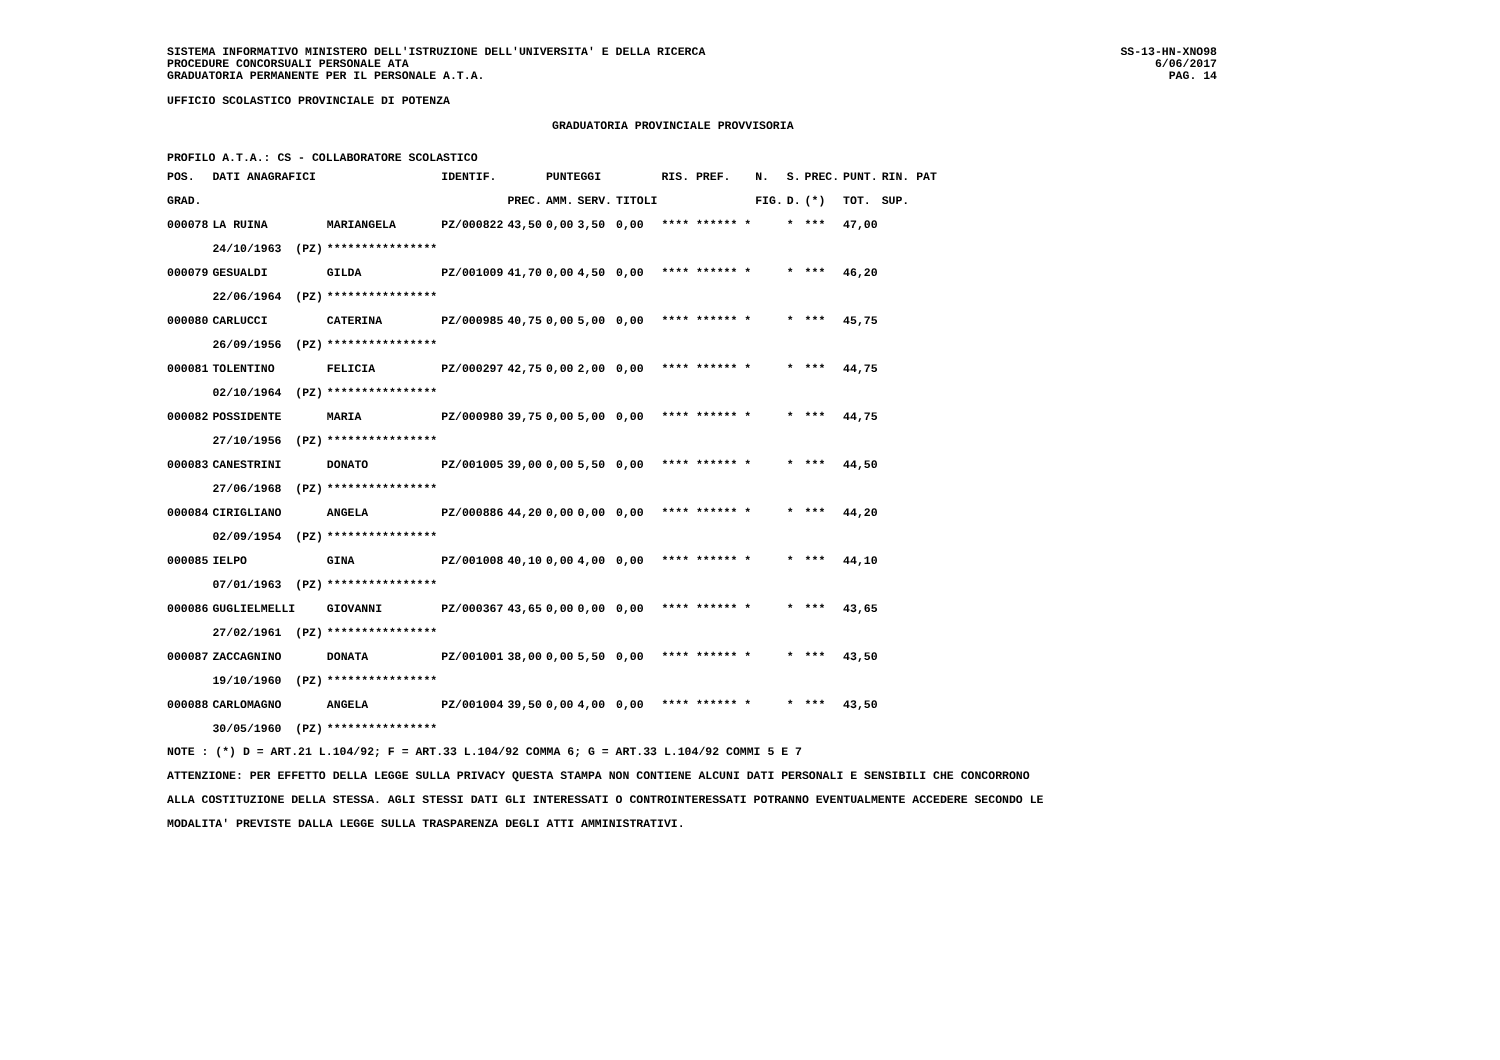SISTEMA INFORMATIVO MINISTERO DELL'ISTRUZIONE DELL'UNIVERSITA' E DELLA RICERCA
PROCEDURE CONCORSUALI PERSONALE ATA
GRADUATORIA PERMANENTE PER IL PERSONALE A.T.A.
SS-13-HN-XNO98
6/06/2017
PAG. 14
UFFICIO SCOLASTICO PROVINCIALE DI POTENZA
GRADUATORIA PROVINCIALE PROVVISORIA
PROFILO A.T.A.: CS - COLLABORATORE SCOLASTICO
| POS. | DATI ANAGRAFICI | | IDENTIF. | | PUNTEGGI | | | RIS. PREF. | N. | S. | PREC. | PUNT. | RIN. PAT |
| --- | --- | --- | --- | --- | --- | --- | --- | --- | --- | --- | --- | --- | --- |
| GRAD. | | | | PREC. | AMM. | SERV. | TITOLI | | FIG. | D. | (*) | TOT. | SUP. |
| 000078 | LA RUINA | MARIANGELA | PZ/000822 | 43,50 | 0,00 | 3,50 | 0,00 | **** ****** * | | * | *** | 47,00 | |
| | 24/10/1963 (PZ) | **************** | | | | | | | | | | | |
| 000079 | GESUALDI | GILDA | PZ/001009 | 41,70 | 0,00 | 4,50 | 0,00 | **** ****** * | | * | *** | 46,20 | |
| | 22/06/1964 (PZ) | **************** | | | | | | | | | | | |
| 000080 | CARLUCCI | CATERINA | PZ/000985 | 40,75 | 0,00 | 5,00 | 0,00 | **** ****** * | | * | *** | 45,75 | |
| | 26/09/1956 (PZ) | **************** | | | | | | | | | | | |
| 000081 | TOLENTINO | FELICIA | PZ/000297 | 42,75 | 0,00 | 2,00 | 0,00 | **** ****** * | | * | *** | 44,75 | |
| | 02/10/1964 (PZ) | **************** | | | | | | | | | | | |
| 000082 | POSSIDENTE | MARIA | PZ/000980 | 39,75 | 0,00 | 5,00 | 0,00 | **** ****** * | | * | *** | 44,75 | |
| | 27/10/1956 (PZ) | **************** | | | | | | | | | | | |
| 000083 | CANESTRINI | DONATO | PZ/001005 | 39,00 | 0,00 | 5,50 | 0,00 | **** ****** * | | * | *** | 44,50 | |
| | 27/06/1968 (PZ) | **************** | | | | | | | | | | | |
| 000084 | CIRIGLIANO | ANGELA | PZ/000886 | 44,20 | 0,00 | 0,00 | 0,00 | **** ****** * | | * | *** | 44,20 | |
| | 02/09/1954 (PZ) | **************** | | | | | | | | | | | |
| 000085 | IELPO | GINA | PZ/001008 | 40,10 | 0,00 | 4,00 | 0,00 | **** ****** * | | * | *** | 44,10 | |
| | 07/01/1963 (PZ) | **************** | | | | | | | | | | | |
| 000086 | GUGLIELMELLI | GIOVANNI | PZ/000367 | 43,65 | 0,00 | 0,00 | 0,00 | **** ****** * | | * | *** | 43,65 | |
| | 27/02/1961 (PZ) | **************** | | | | | | | | | | | |
| 000087 | ZACCAGNINO | DONATA | PZ/001001 | 38,00 | 0,00 | 5,50 | 0,00 | **** ****** * | | * | *** | 43,50 | |
| | 19/10/1960 (PZ) | **************** | | | | | | | | | | | |
| 000088 | CARLOMAGNO | ANGELA | PZ/001004 | 39,50 | 0,00 | 4,00 | 0,00 | **** ****** * | | * | *** | 43,50 | |
| | 30/05/1960 (PZ) | **************** | | | | | | | | | | | |
NOTE : (*) D = ART.21 L.104/92; F = ART.33 L.104/92 COMMA 6; G = ART.33 L.104/92 COMMI 5 E 7
ATTENZIONE: PER EFFETTO DELLA LEGGE SULLA PRIVACY QUESTA STAMPA NON CONTIENE ALCUNI DATI PERSONALI E SENSIBILI CHE CONCORRONO
ALLA COSTITUZIONE DELLA STESSA. AGLI STESSI DATI GLI INTERESSATI O CONTROINTERESSATI POTRANNO EVENTUALMENTE ACCEDERE SECONDO LE
MODALITA' PREVISTE DALLA LEGGE SULLA TRASPARENZA DEGLI ATTI AMMINISTRATIVI.